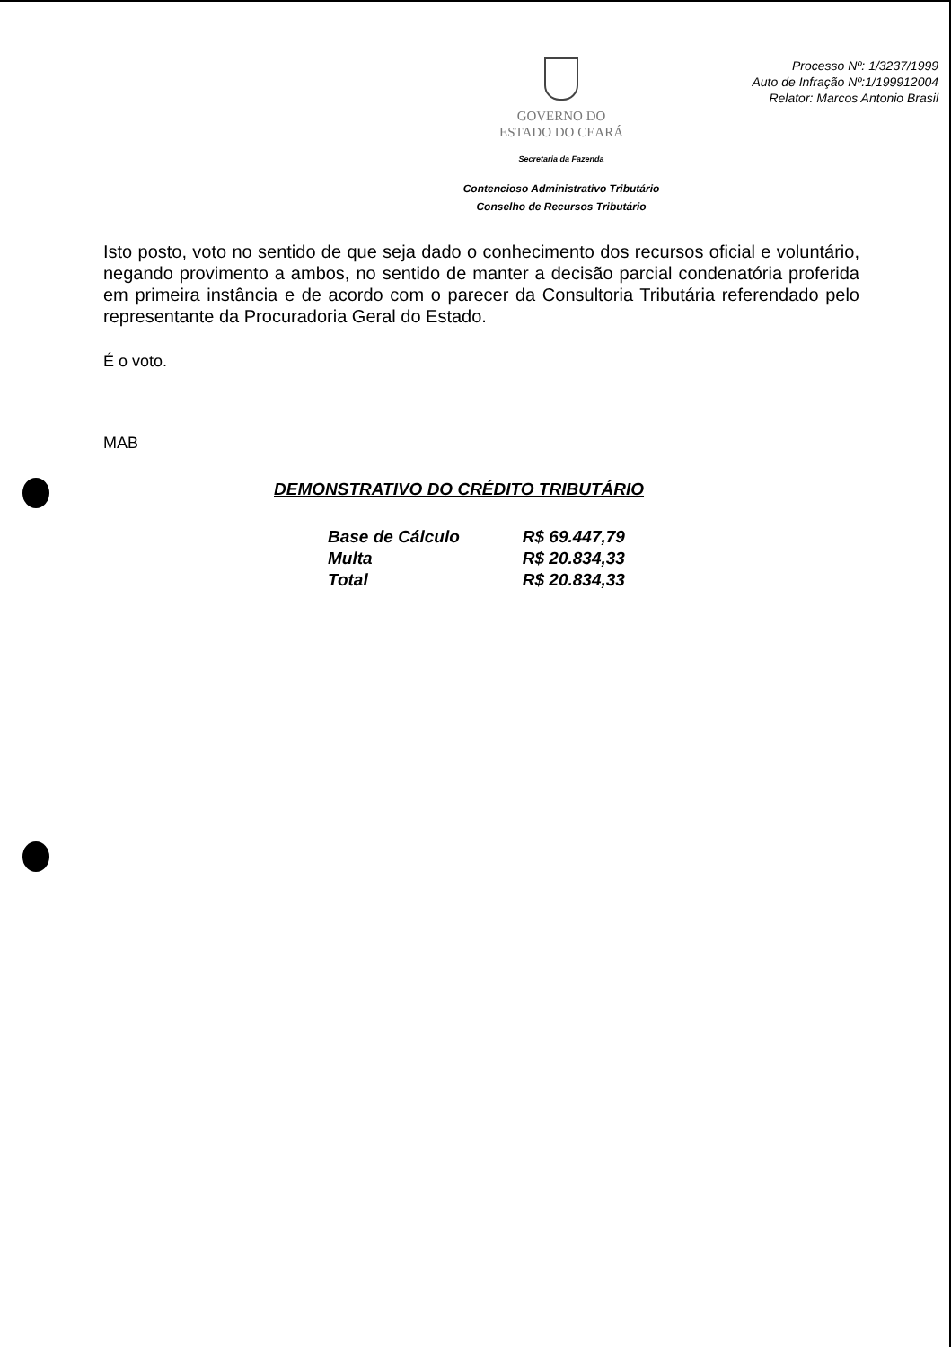GOVERNO DO
ESTADO DO CEARÁ
Secretaria da Fazenda
Contencioso Administrativo Tributário
Conselho de Recursos Tributário
Processo Nº: 1/3237/1999
Auto de Infração Nº:1/199912004
Relator: Marcos Antonio Brasil
Isto posto, voto no sentido de que seja dado o conhecimento dos recursos oficial e voluntário, negando provimento a ambos, no sentido de manter a decisão parcial condenatória proferida em primeira instância e de acordo com o parecer da Consultoria Tributária referendado pelo representante da Procuradoria Geral do Estado.
É o voto.
MAB
DEMONSTRATIVO DO CRÉDITO TRIBUTÁRIO
| Base de Cálculo | R$ 69.447,79 |
| Multa | R$ 20.834,33 |
| Total | R$ 20.834,33 |